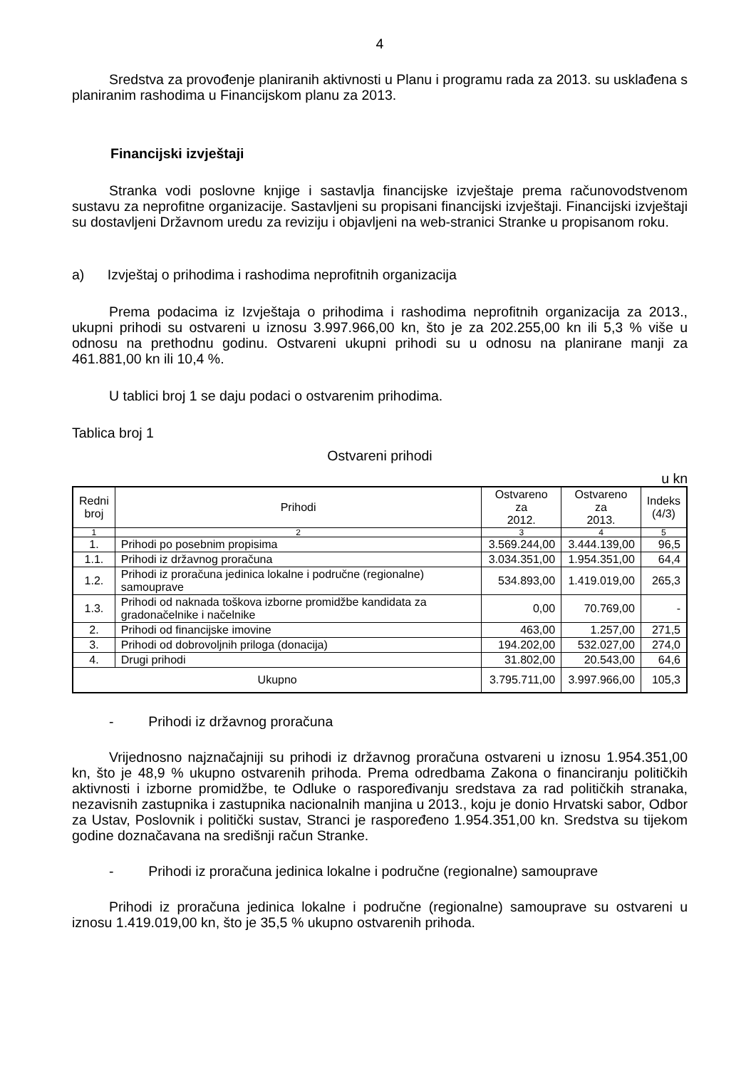4
Sredstva za provođenje planiranih aktivnosti u Planu i programu rada za 2013. su usklađena s planiranim rashodima u Financijskom planu za 2013.
Financijski izvještaji
Stranka vodi poslovne knjige i sastavlja financijske izvještaje prema računovodstvenom sustavu za neprofitne organizacije. Sastavljeni su propisani financijski izvještaji. Financijski izvještaji su dostavljeni Državnom uredu za reviziju i objavljeni na web-stranici Stranke u propisanom roku.
a) Izvještaj o prihodima i rashodima neprofitnih organizacija
Prema podacima iz Izvještaja o prihodima i rashodima neprofitnih organizacija za 2013., ukupni prihodi su ostvareni u iznosu 3.997.966,00 kn, što je za 202.255,00 kn ili 5,3 % više u odnosu na prethodnu godinu. Ostvareni ukupni prihodi su u odnosu na planirane manji za 461.881,00 kn ili 10,4 %.
U tablici broj 1 se daju podaci o ostvarenim prihodima.
Tablica broj 1
Ostvareni prihodi
u kn
| Redni broj | Prihodi | Ostvareno za 2012. | Ostvareno za 2013. | Indeks (4/3) |
| --- | --- | --- | --- | --- |
| 1 | 2 | 3 | 4 | 5 |
| 1. | Prihodi po posebnim propisima | 3.569.244,00 | 3.444.139,00 | 96,5 |
| 1.1. | Prihodi iz državnog proračuna | 3.034.351,00 | 1.954.351,00 | 64,4 |
| 1.2. | Prihodi iz proračuna jedinica lokalne i područne (regionalne) samouprave | 534.893,00 | 1.419.019,00 | 265,3 |
| 1.3. | Prihodi od naknada toškova izborne promidžbe kandidata za gradonačelnike i načelnike | 0,00 | 70.769,00 | - |
| 2. | Prihodi od financijske imovine | 463,00 | 1.257,00 | 271,5 |
| 3. | Prihodi od dobrovoljnih priloga (donacija) | 194.202,00 | 532.027,00 | 274,0 |
| 4. | Drugi prihodi | 31.802,00 | 20.543,00 | 64,6 |
| Ukupno | | 3.795.711,00 | 3.997.966,00 | 105,3 |
- Prihodi iz državnog proračuna
Vrijednosno najznačajniji su prihodi iz državnog proračuna ostvareni u iznosu 1.954.351,00 kn, što je 48,9 % ukupno ostvarenih prihoda. Prema odredbama Zakona o financiranju političkih aktivnosti i izborne promidžbe, te Odluke o raspoređivanju sredstava za rad političkih stranaka, nezavisnih zastupnika i zastupnika nacionalnih manjina u 2013., koju je donio Hrvatski sabor, Odbor za Ustav, Poslovnik i politički sustav, Stranci je raspoređeno 1.954.351,00 kn. Sredstva su tijekom godine doznačavana na središnji račun Stranke.
- Prihodi iz proračuna jedinica lokalne i područne (regionalne) samouprave
Prihodi iz proračuna jedinica lokalne i područne (regionalne) samouprave su ostvareni u iznosu 1.419.019,00 kn, što je 35,5 % ukupno ostvarenih prihoda.